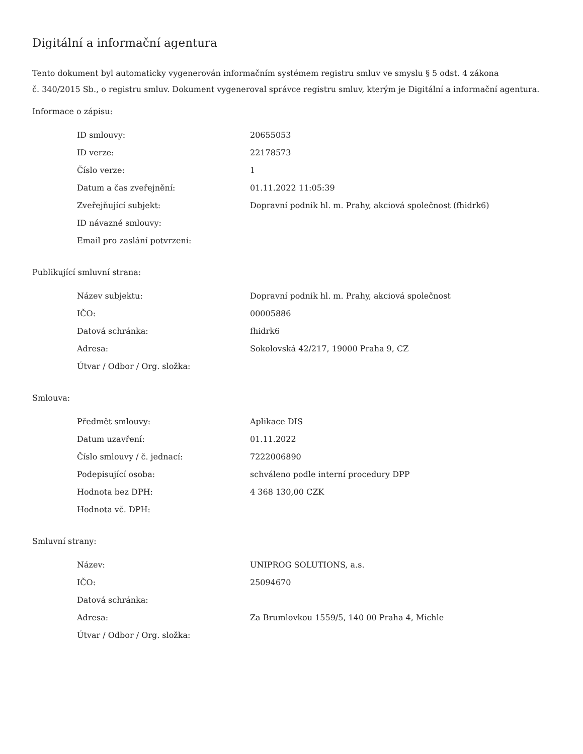Digitální a informační agentura
Tento dokument byl automaticky vygenerován informačním systémem registru smluv ve smyslu § 5 odst. 4 zákona
č. 340/2015 Sb., o registru smluv. Dokument vygeneroval správce registru smluv, kterým je Digitální a informační agentura.
Informace o zápisu:
| ID smlouvy: | 20655053 |
| ID verze: | 22178573 |
| Číslo verze: | 1 |
| Datum a čas zveřejnění: | 01.11.2022 11:05:39 |
| Zveřejňující subjekt: | Dopravní podnik hl. m. Prahy, akciová společnost (fhidrk6) |
| ID návazné smlouvy: | |
| Email pro zaslání potvrzení: | |
Publikující smluvní strana:
| Název subjektu: | Dopravní podnik hl. m. Prahy, akciová společnost |
| IČO: | 00005886 |
| Datová schránka: | fhidrk6 |
| Adresa: | Sokolovská 42/217, 19000 Praha 9, CZ |
| Útvar / Odbor / Org. složka: | |
Smlouva:
| Předmět smlouvy: | Aplikace DIS |
| Datum uzavření: | 01.11.2022 |
| Číslo smlouvy / č. jednací: | 7222006890 |
| Podepisující osoba: | schváleno podle interní procedury DPP |
| Hodnota bez DPH: | 4 368 130,00 CZK |
| Hodnota vč. DPH: | |
Smluvní strany:
| Název: | UNIPROG SOLUTIONS, a.s. |
| IČO: | 25094670 |
| Datová schránka: | |
| Adresa: | Za Brumlovkou 1559/5, 140 00 Praha 4, Michle |
| Útvar / Odbor / Org. složka: | |